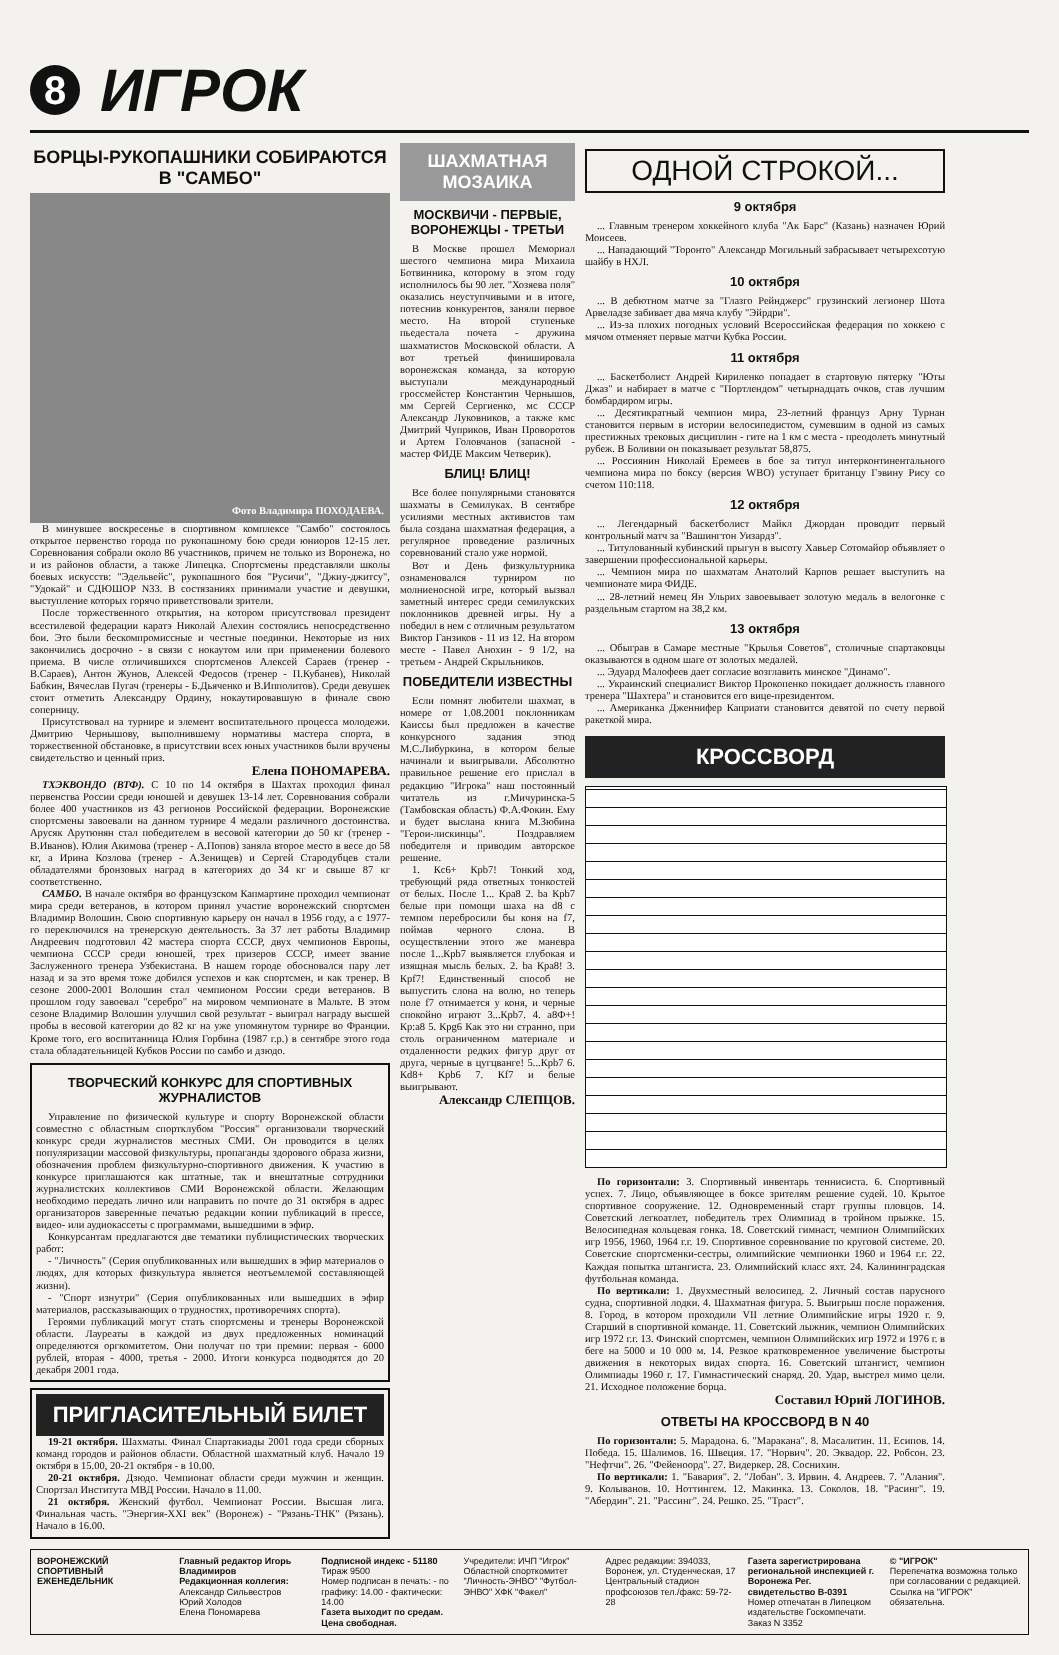8
ИГРОК
БОРЦЫ-РУКОПАШНИКИ СОБИРАЮТСЯ В "САМБО"
Фото Владимира ПОХОДАЕВА.
В минувшее воскресенье в спортивном комплексе "Самбо" состоялось открытое первенство города по рукопашному бою среди юниоров 12-15 лет. Соревнования собрали около 86 участников, причем не только из Воронежа, но и из районов области, а также Липецка. Спортсмены представляли школы боевых искусств: "Эдельвейс", рукопашного боя "Русичи", "Джиу-джитсу", "Удокай" и СДЮШОР N33. В состязаниях принимали участие и девушки, выступление которых горячо приветствовали зрители.
После торжественного открытия, на котором присутствовал президент всестилевой федерации каратэ Николай Алехин состоялись непосредственно бои. Это были бескомпромиссные и честные поединки. Некоторые из них закончились досрочно - в связи с нокаутом или при применении болевого приема. В числе отличившихся спортсменов Алексей Сараев (тренер - В.Сараев), Антон Жунов, Алексей Федосов (тренер - П.Кубанев), Николай Бабкин, Вячеслав Пугач (тренеры - Б.Дьяченко и В.Ипполитов). Среди девушек стоит отметить Александру Ордину, нокаутировавшую в финале свою соперницу.
Присутствовал на турнире и элемент воспитательного процесса молодежи. Дмитрию Чернышову, выполнившему нормативы мастера спорта, в торжественной обстановке, в присутствии всех юных участников были вручены свидетельство и ценный приз.
Елена ПОНОМАРЕВА.
ТХЭКВОНДО (ВТФ). С 10 по 14 октября в Шахтах проходил финал первенства России среди юношей и девушек 13-14 лет. Соревнования собрали более 400 участников из 43 регионов Российской федерации. Воронежские спортсмены завоевали на данном турнире 4 медали различного достоинства. Арусяк Арутюнян стал победителем в весовой категории до 50 кг (тренер - В.Иванов). Юлия Акимова (тренер - А.Попов) заняла второе место в весе до 58 кг, а Ирина Козлова (тренер - А.Зенищев) и Сергей Стародубцев стали обладателями бронзовых наград в категориях до 34 кг и свыше 87 кг соответственно.
САМБО. В начале октября во французском Капмартине проходил чемпионат мира среди ветеранов, в котором принял участие воронежский спортсмен Владимир Волошин. Свою спортивную карьеру он начал в 1956 году, а с 1977-го переключился на тренерскую деятельность. За 37 лет работы Владимир Андреевич подготовил 42 мастера спорта СССР, двух чемпионов Европы, чемпиона СССР среди юношей, трех призеров СССР, имеет звание Заслуженного тренера Узбекистана. В нашем городе обосновался пару лет назад и за это время тоже добился успехов и как спортсмен, и как тренер. В сезоне 2000-2001 Волошин стал чемпионом России среди ветеранов. В прошлом году завоевал "серебро" на мировом чемпионате в Мальте. В этом сезоне Владимир Волошин улучшил свой результат - выиграл награду высшей пробы в весовой категории до 82 кг на уже упомянутом турнире во Франции. Кроме того, его воспитанница Юлия Горбина (1987 г.р.) в сентябре этого года стала обладательницей Кубков России по самбо и дзюдо.
ТВОРЧЕСКИЙ КОНКУРС ДЛЯ СПОРТИВНЫХ ЖУРНАЛИСТОВ
Управление по физической культуре и спорту Воронежской области совместно с областным спортклубом "Россия" организовали творческий конкурс среди журналистов местных СМИ. Он проводится в целях популяризации массовой физкультуры, пропаганды здорового образа жизни, обозначения проблем физкультурно-спортивного движения. К участию в конкурсе приглашаются как штатные, так и внештатные сотрудники журналистских коллективов СМИ Воронежской области. Желающим необходимо передать лично или направить по почте до 31 октября в адрес организаторов заверенные печатью редакции копии публикаций в прессе, видео- или аудиокассеты с программами, вышедшими в эфир.
Конкурсантам предлагаются две тематики публицистических творческих работ:
- "Личность" (Серия опубликованных или вышедших в эфир материалов о людях, для которых физкультура является неотъемлемой составляющей жизни).
- "Спорт изнутри" (Серия опубликованных или вышедших в эфир материалов, рассказывающих о трудностях, противоречиях спорта).
Героями публикаций могут стать спортсмены и тренеры Воронежской области. Лауреаты в каждой из двух предложенных номинаций определяются оргкомитетом. Они получат по три премии: первая - 6000 рублей, вторая - 4000, третья - 2000. Итоги конкурса подводятся до 20 декабря 2001 года.
ПРИГЛАСИТЕЛЬНЫЙ БИЛЕТ
19-21 октября. Шахматы. Финал Спартакиады 2001 года среди сборных команд городов и районов области. Областной шахматный клуб. Начало 19 октября в 15.00, 20-21 октября - в 10.00.
20-21 октября. Дзюдо. Чемпионат области среди мужчин и женщин. Спортзал Института МВД России. Начало в 11.00.
21 октября. Женский футбол. Чемпионат России. Высшая лига. Финальная часть. "Энергия-XXI век" (Воронеж) - "Рязань-ТНК" (Рязань). Начало в 16.00.
ШАХМАТНАЯ МОЗАИКА
МОСКВИЧИ - ПЕРВЫЕ, ВОРОНЕЖЦЫ - ТРЕТЬИ
В Москве прошел Мемориал шестого чемпиона мира Михаила Ботвинника, которому в этом году исполнилось бы 90 лет. "Хозяева поля" оказались неуступчивыми и в итоге, потеснив конкурентов, заняли первое место. На второй ступеньке пьедестала почета - дружина шахматистов Московской области. А вот третьей финишировала воронежская команда, за которую выступали международный гроссмейстер Константин Чернышов, мм Сергей Сергиенко, мс СССР Александр Луковников, а также кмс Дмитрий Чуприков, Иван Проворотов и Артем Головчанов (запасной - мастер ФИДЕ Максим Четверик).
БЛИЦ! БЛИЦ!
Все более популярными становятся шахматы в Семилуках. В сентябре усилиями местных активистов там была создана шахматная федерация, а регулярное проведение различных соревнований стало уже нормой.
Вот и День физкультурника ознаменовался турниром по молниеносной игре, который вызвал заметный интерес среди семилукских поклонников древней игры. Ну а победил в нем с отличным результатом Виктор Ганзиков - 11 из 12. На втором месте - Павел Анохин - 9 1/2, на третьем - Андрей Скрыльников.
ПОБЕДИТЕЛИ ИЗВЕСТНЫ
Если помнят любители шахмат, в номере от 1.08.2001 поклонникам Каиссы был предложен в качестве конкурсного задания этюд М.С.Либуркина, в котором белые начинали и выигрывали. Абсолютно правильное решение его прислал в редакцию "Игрока" наш постоянный читатель из г.Мичуринска-5 (Тамбовская область) Ф.А.Фокин. Ему и будет выслана книга М.Зюбина "Герои-лискинцы". Поздравляем победителя и приводим авторское решение.
1. Кc6+ Крb7! Тонкий ход, требующий ряда ответных тонкостей от белых. После 1... Крa8 2. bа Крb7 белые при помощи шаха на d8 с темпом перебросили бы коня на f7, поймав черного слона. В осуществлении этого же маневра после 1...Крb7 выявляется глубокая и изящная мысль белых. 2. bа Крa8! 3. Крf7! Единственный способ не выпустить слона на волю, но теперь поле f7 отнимается у коня, и черные спокойно играют 3...Крb7. 4. а8Ф+! Кр:а8 5. Крg6 Как это ни странно, при столь ограниченном материале и отдаленности редких фигур друг от друга, черные в цугцванге! 5...Крb7 6. Кd8+ Крb6 7. Кf7 и белые выигрывают.
Александр СЛЕПЦОВ.
ОДНОЙ СТРОКОЙ...
9 октября
... Главным тренером хоккейного клуба "Ак Барс" (Казань) назначен Юрий Моисеев.
... Нападающий "Торонто" Александр Могильный забрасывает четырехсотую шайбу в НХЛ.
10 октября
... В дебютном матче за "Глазго Рейнджерс" грузинский легионер Шота Арвеладзе забивает два мяча клубу "Эйрдри".
... Из-за плохих погодных условий Всероссийская федерация по хоккею с мячом отменяет первые матчи Кубка России.
11 октября
... Баскетболист Андрей Кириленко попадает в стартовую пятерку "Юты Джаз" и набирает в матче с "Портлендом" четырнадцать очков, став лучшим бомбардиром игры.
... Десятикратный чемпион мира, 23-летний француз Арну Турнан становится первым в истории велосипедистом, сумевшим в одной из самых престижных трековых дисциплин - гите на 1 км с места - преодолеть минутный рубеж. В Боливии он показывает результат 58,875.
... Россиянин Николай Еремеев в бое за титул интерконтинентального чемпиона мира по боксу (версия WBO) уступает британцу Гэвину Рису со счетом 110:118.
12 октября
... Легендарный баскетболист Майкл Джордан проводит первый контрольный матч за "Вашингтон Уизардз".
... Титулованный кубинский прыгун в высоту Хавьер Сотомайор объявляет о завершении профессиональной карьеры.
... Чемпион мира по шахматам Анатолий Карпов решает выступить на чемпионате мира ФИДЕ.
... 28-летний немец Ян Ульрих завоевывает золотую медаль в велогонке с раздельным стартом на 38,2 км.
13 октября
... Обыграв в Самаре местные "Крылья Советов", столичные спартаковцы оказываются в одном шаге от золотых медалей.
... Эдуард Малофеев дает согласие возглавить минское "Динамо".
... Украинский специалист Виктор Прокопенко покидает должность главного тренера "Шахтера" и становится его вице-президентом.
... Американка Дженнифер Каприати становится девятой по счету первой ракеткой мира.
КРОССВОРД
По горизонтали: 3. Спортивный инвентарь теннисиста. 6. Спортивный успех. 7. Лицо, объявляющее в боксе зрителям решение судей. 10. Крытое спортивное сооружение. 12. Одновременный старт группы пловцов. 14. Советский легкоатлет, победитель трех Олимпиад в тройном прыжке. 15. Велосипедная кольцевая гонка. 18. Советский гимнаст, чемпион Олимпийских игр 1956, 1960, 1964 г.г. 19. Спортивное соревнование по круговой системе. 20. Советские спортсменки-сестры, олимпийские чемпионки 1960 и 1964 г.г. 22. Каждая попытка штангиста. 23. Олимпийский класс яхт. 24. Калининградская футбольная команда.
По вертикали: 1. Двухместный велосипед. 2. Личный состав парусного судна, спортивной лодки. 4. Шахматная фигура. 5. Выигрыш после поражения. 8. Город, в котором проходили VII летние Олимпийские игры 1920 г. 9. Старший в спортивной команде. 11. Советский лыжник, чемпион Олимпийских игр 1972 г.г. 13. Финский спортсмен, чемпион Олимпийских игр 1972 и 1976 г. в беге на 5000 и 10 000 м. 14. Резкое кратковременное увеличение быстроты движения в некоторых видах спорта. 16. Советский штангист, чемпион Олимпиады 1960 г. 17. Гимнастический снаряд. 20. Удар, выстрел мимо цели. 21. Исходное положение борца.
Составил Юрий ЛОГИНОВ.
ОТВЕТЫ НА КРОССВОРД В N 40
По горизонтали: 5. Марадона. 6. "Маракана". 8. Масалитин. 11. Есипов. 14. Победа. 15. Шалимов. 16. Швеция. 17. "Норвич". 20. Эквадор. 22. Робсон. 23. "Нефтчи". 26. "Фейеноорд". 27. Видеркер. 28. Соснихин.
По вертикали: 1. "Бавария". 2. "Лобан". 3. Ирвин. 4. Андреев. 7. "Алания". 9. Колыванов. 10. Ноттингем. 12. Макинка. 13. Соколов. 18. "Расинг". 19. "Абердин". 21. "Рассинг". 24. Решко. 25. "Траст".
ВОРОНЕЖСКИЙ СПОРТИВНЫЙ ЕЖЕНЕДЕЛЬНИК
Главный редактор Игорь Владимиров
Редакционная коллегия:
Александр Сильвестров
Юрий Холодов
Елена Пономарева
Подписной индекс - 51180
Тираж 9500
Номер подписан в печать: - по графику: 14.00 - фактически: 14.00
Газета выходит по средам.
Цена свободная.
Учредители: ИЧП "Игрок" Областной спорткомитет "Личность-ЭНВО" "Футбол-ЭНВО" ХФК "Факел"
Адрес редакции: 394033, Воронеж, ул. Студенческая, 17 Центральный стадион профсоюзов тел./факс: 59-72-28
Газета зарегистрирована региональной инспекцией г. Воронежа Рег. свидетельство В-0391
Номер отпечатан в Липецком издательстве Госкомпечати. Заказ N 3352
© "ИГРОК"
Перепечатка возможна только при согласовании с редакцией. Ссылка на "ИГРОК" обязательна.